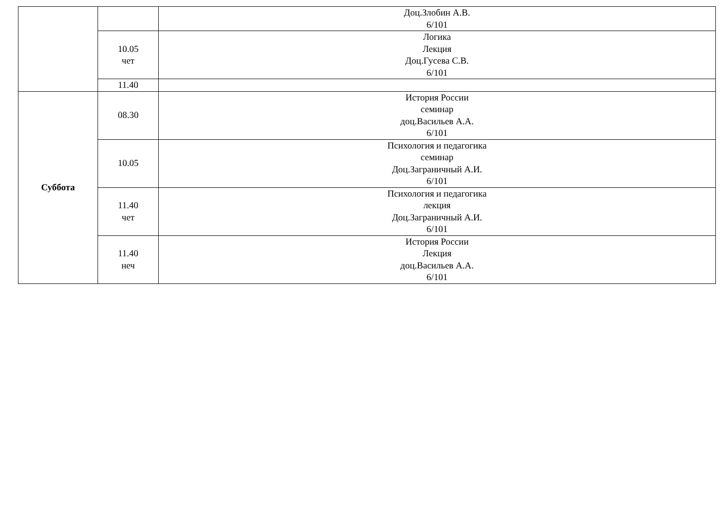| | | Доц.Злобин А.В. 6/101 |
| | 10.05 чет | Логика Лекция Доц.Гусева С.В. 6/101 |
| | 11.40 | |
| Суббота | 08.30 | История России семинар доц.Васильев А.А. 6/101 |
| | 10.05 | Психология и педагогика семинар Доц.Заграничный А.И. 6/101 |
| | 11.40 чет | Психология и педагогика лекция Доц.Заграничный А.И. 6/101 |
| | 11.40 неч | История России Лекция доц.Васильев А.А. 6/101 |